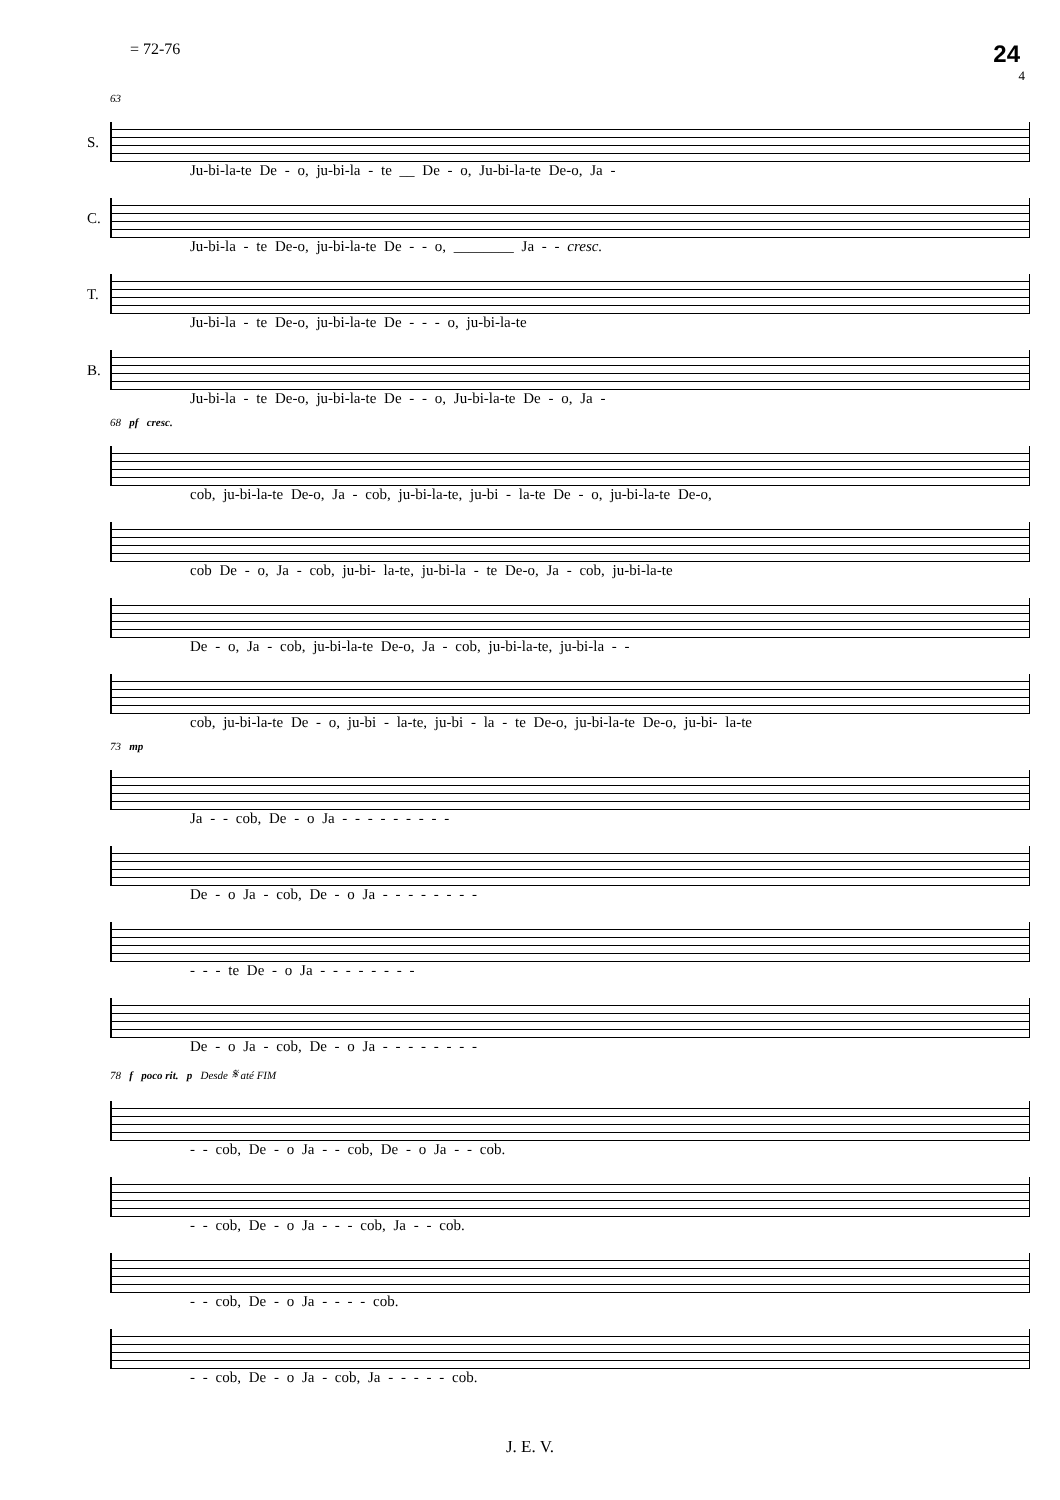= 72-76 24
4
63
S.
Ju-bi-la-te De - o, ju-bi-la - te __ De - o, Ju-bi-la-te De-o, Ja -
C.
Ju-bi-la - te De-o, ju-bi-la-te De - - o, ________ Ja - - cresc.
T.
Ju-bi-la - te De-o, ju-bi-la-te De - - - o, ju-bi-la-te
B.
Ju-bi-la - te De-o, ju-bi-la-te De - - o, Ju-bi-la-te De - o, Ja -
68 pf cresc.
cob, ju-bi-la-te De-o, Ja - cob, ju-bi-la-te, ju-bi - la-te De - o, ju-bi-la-te De-o,
cob De - o, Ja - cob, ju-bi- la-te, ju-bi-la - te De-o, Ja - cob, ju-bi-la-te
De - o, Ja - cob, ju-bi-la-te De-o, Ja - cob, ju-bi-la-te, ju-bi-la - -
cob, ju-bi-la-te De - o, ju-bi - la-te, ju-bi - la - te De-o, ju-bi-la-te De-o, ju-bi- la-te
73 mp
Ja - - cob, De - o Ja - - - - - - - - -
De - o Ja - cob, De - o Ja - - - - - - - -
- - - te De - o Ja - - - - - - - -
De - o Ja - cob, De - o Ja - - - - - - - -
78 f poco rit. p Desde 𝄋 até FIM
- - cob, De - o Ja - - cob, De - o Ja - - cob.
- - cob, De - o Ja - - - cob, Ja - - cob.
- - cob, De - o Ja - - - - cob.
- - cob, De - o Ja - cob, Ja - - - - - cob.
J. E. V.